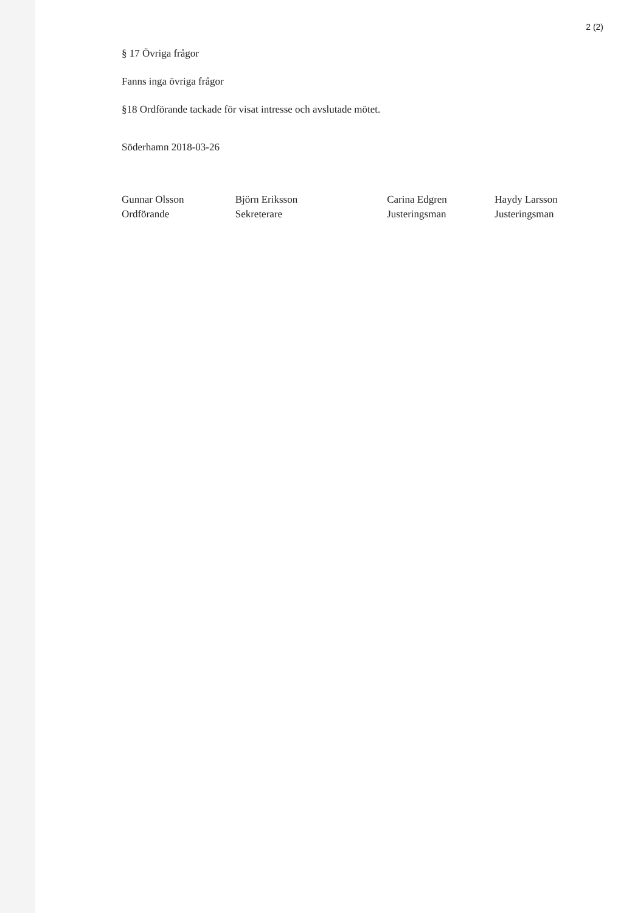2 (2)
§ 17 Övriga frågor
Fanns inga övriga frågor
§18 Ordförande tackade för visat intresse och avslutade mötet.
Söderhamn 2018-03-26
Gunnar Olsson
Ordförande
Björn Eriksson
Sekreterare
Carina Edgren
Justeringsman
Haydy Larsson
Justeringsman